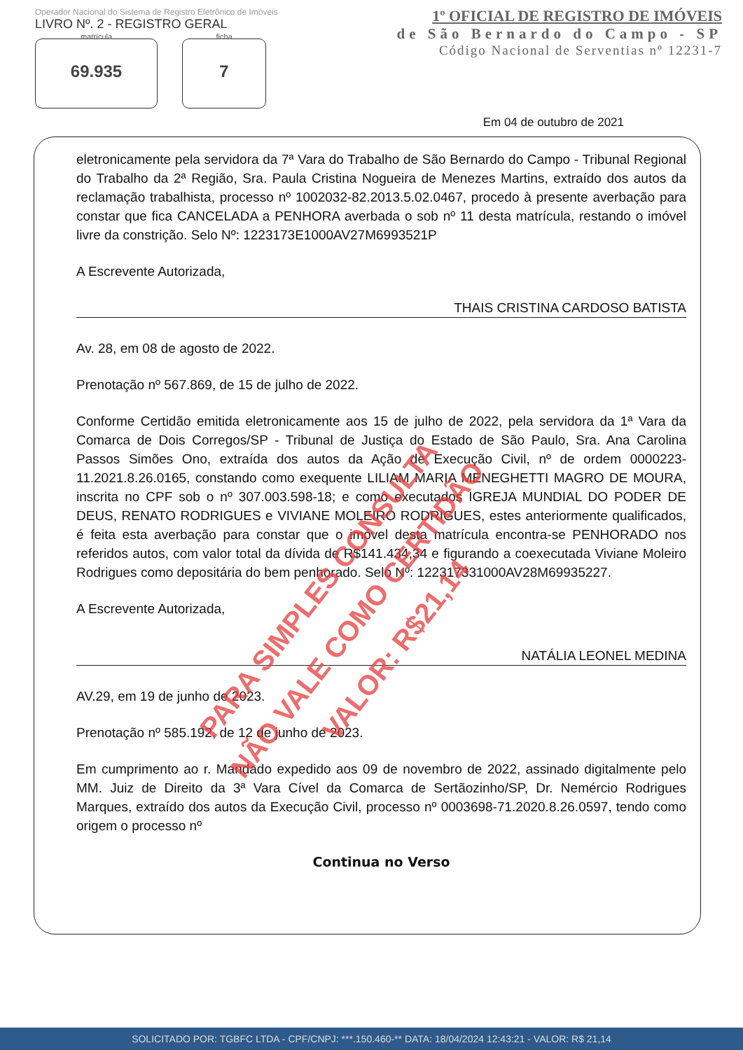Operador Nacional do Sistema de Registro Eletrônico de Imóveis
LIVRO Nº. 2 - REGISTRO GERAL
matrícula
69.935
ficha
7
1º OFICIAL DE REGISTRO DE IMÓVEIS
de São Bernardo do Campo - SP
Código Nacional de Serventias nº 12231-7
Em 04 de outubro de 2021
eletronicamente pela servidora da 7ª Vara do Trabalho de São Bernardo do Campo - Tribunal Regional do Trabalho da 2ª Região, Sra. Paula Cristina Nogueira de Menezes Martins, extraído dos autos da reclamação trabalhista, processo nº 1002032-82.2013.5.02.0467, procedo à presente averbação para constar que fica CANCELADA a PENHORA averbada o sob nº 11 desta matrícula, restando o imóvel livre da constrição. Selo Nº: 1223173E1000AV27M6993521P
A Escrevente Autorizada,
THAIS CRISTINA CARDOSO BATISTA
Av. 28, em 08 de agosto de 2022.
Prenotação nº 567.869, de 15 de julho de 2022.
Conforme Certidão emitida eletronicamente aos 15 de julho de 2022, pela servidora da 1ª Vara da Comarca de Dois Corregos/SP - Tribunal de Justiça do Estado de São Paulo, Sra. Ana Carolina Passos Simões Ono, extraída dos autos da Ação de Execução Civil, nº de ordem 0000223-11.2021.8.26.0165, constando como exequente LILIAM MARIA MENEGHETTI MAGRO DE MOURA, inscrita no CPF sob o nº 307.003.598-18; e como executados IGREJA MUNDIAL DO PODER DE DEUS, RENATO RODRIGUES e VIVIANE MOLEIRO RODRIGUES, estes anteriormente qualificados, é feita esta averbação para constar que o imóvel desta matrícula encontra-se PENHORADO nos referidos autos, com valor total da dívida de R$141.434,34 e figurando a coexecutada Viviane Moleiro Rodrigues como depositária do bem penhorado. Selo Nº: 122317331000AV28M69935227.
A Escrevente Autorizada,
NATÁLIA LEONEL MEDINA
AV.29, em 19 de junho de 2023.
Prenotação nº 585.192, de 12 de junho de 2023.
Em cumprimento ao r. Mandado expedido aos 09 de novembro de 2022, assinado digitalmente pelo MM. Juiz de Direito da 3ª Vara Cível da Comarca de Sertãozinho/SP, Dr. Nemércio Rodrigues Marques, extraído dos autos da Execução Civil, processo nº 0003698-71.2020.8.26.0597, tendo como origem o processo nº
Continua no Verso
PARA SIMPLES CONSULTA
NÃO VALE COMO CERTIDÃO
VALOR: R$21,14
SOLICITADO POR: TGBFC LTDA - CPF/CNPJ: ***.150.460-** DATA: 18/04/2024 12:43:21 - VALOR: R$ 21,14